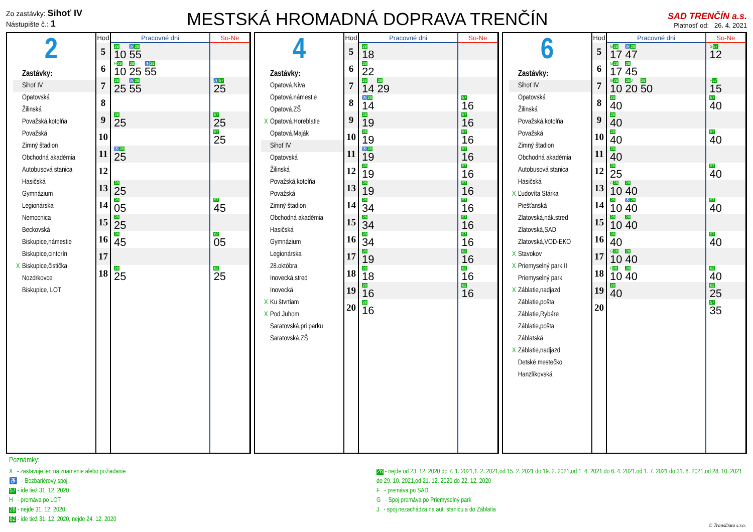Zo zastávky: Sihoť IV
Nástupište č.: 1
MESTSKÁ HROMADNÁ DOPRAVA TRENČÍN
SAD TRENČÍN a.s.
Platnosť od: 26. 4. 2021
2
Zastávky:
Sihoť IV
Opatovská
Žilinská
Považská,kotolňa
Považská
Zimný štadion
Obchodná akadémia
Autobusová stanica
Hasičská
Gymnázium
Legionárska
Nemocnica
Beckovská
Biskupice,námestie
Biskupice,cintorín
X Biskupice,čistička
Nozdrkovce
Biskupice, LOT
| Hod | Pracovné dni | So-Ne |
| --- | --- | --- |
| 5 | 28 10 ♿ 28 55 | |
| 6 | H 28 10 28 25 ♿ 28 55 | |
| 7 | 28 25 ♿ 28 55 | ♿ 57 25 |
| 8 | | |
| 9 | 28 25 | 57 25 |
| 10 | | 57 25 |
| 11 | ♿ 28 25 | |
| 12 | | |
| 13 | 28 25 | |
| 14 | 28 05 | 57 45 |
| 15 | 28 25 | |
| 16 | 28 45 | 62 05 |
| 17 | | |
| 18 | 28 25 | 62 25 |
4
Zastávky:
Opatová,Niva
Opatová,námestie
Opatová,ZŠ
X Opatová,Horeblatie
Opatová,Maják
Sihoť IV
Opatovská
Žilinská
Považská,kotolňa
Považská
Zimný štadion
Obchodná akadémia
Hasičská
Gymnázium
Legionárska
28.októbra
Inovecká,stred
Inovecká
X Ku štvrtiam
X Pod Juhom
Saratovská,pri parku
Saratovská,ZŠ
| Hod | Pracovné dni | So-Ne |
| --- | --- | --- |
| 5 | 28 18 | |
| 6 | 28 22 | |
| 7 | 26 14 28 29 | |
| 8 | ♿ 28 14 | 57 16 |
| 9 | 28 19 | 57 16 |
| 10 | 28 19 | 57 16 |
| 11 | ♿ 28 19 | 57 16 |
| 12 | 28 19 | 57 16 |
| 13 | 28 19 | 57 16 |
| 14 | 28 34 | 57 16 |
| 15 | 28 34 | 57 16 |
| 16 | 28 34 | 57 16 |
| 17 | 28 19 | 62 16 |
| 18 | 28 18 | 62 16 |
| 19 | 28 16 | 62 16 |
| 20 | 28 16 | |
6
Zastávky:
Sihoť IV
Opatovská
Žilinská
Považská,kotolňa
Považská
Zimný štadion
Obchodná akadémia
Autobusová stanica
Hasičská
X Ľudovíta Stárka
Piešťanská
Zlatovská,nák.stred
Zlatovská,SAD
Zlatovská,VOD-EKO
X Stavokov
X Priemyselný park II
Priemyselný park
X Záblatie,nadjazd
Záblatie,pošta
Záblatie,Rybáre
Záblatie,pošta
Záblatská
X Záblatie,nadjazd
Detské mestečko
Hanzlíkovská
| Hod | Pracovné dni | So-Ne |
| --- | --- | --- |
| 5 | G 28 17 ♿ 28 47 | G 57 12 |
| 6 | G 28 17 28 45 | |
| 7 | G 28 10 26 J 20 28 50 | F 57 15 |
| 8 | 28 40 | 57 40 |
| 9 | 28 40 | |
| 10 | 28 40 | 57 40 |
| 11 | 28 40 | |
| 12 | 28 25 | 57 40 |
| 13 | G 28 10 28 40 | |
| 14 | 28 10 ♿ 28 40 | 57 40 |
| 15 | 28 10 28 40 | |
| 16 | 28 40 | 57 40 |
| 17 | G 28 10 28 40 | |
| 18 | F 28 10 28 40 | 62 40 |
| 19 | 28 40 | 62 25 |
| 20 | | 57 35 |
Poznámky:
X - zastavuje len na znamenie alebo požiadanie
♿ - Bezbariérový spoj
57 - ide tiež 31. 12. 2020
H - premáva po LOT
28 - nejde 31. 12. 2020
62 - ide tiež 31. 12. 2020, nejde 24. 12. 2020
26 - nejde od 23. 12. 2020 do 7. 1. 2021,1. 2. 2021,od 15. 2. 2021 do 19. 2. 2021,od 1. 4. 2021 do 6. 4. 2021,od 1. 7. 2021 do 31. 8. 2021,od 28. 10. 2021 do 29. 10. 2021,od 21. 12. 2020 do 22. 12. 2020
F - premáva po SAD
G - Spoj premáva po Priemyselný park
J - spoj nezachádza na aut. stanicu a do Záblatia
© TransData s.r.o.